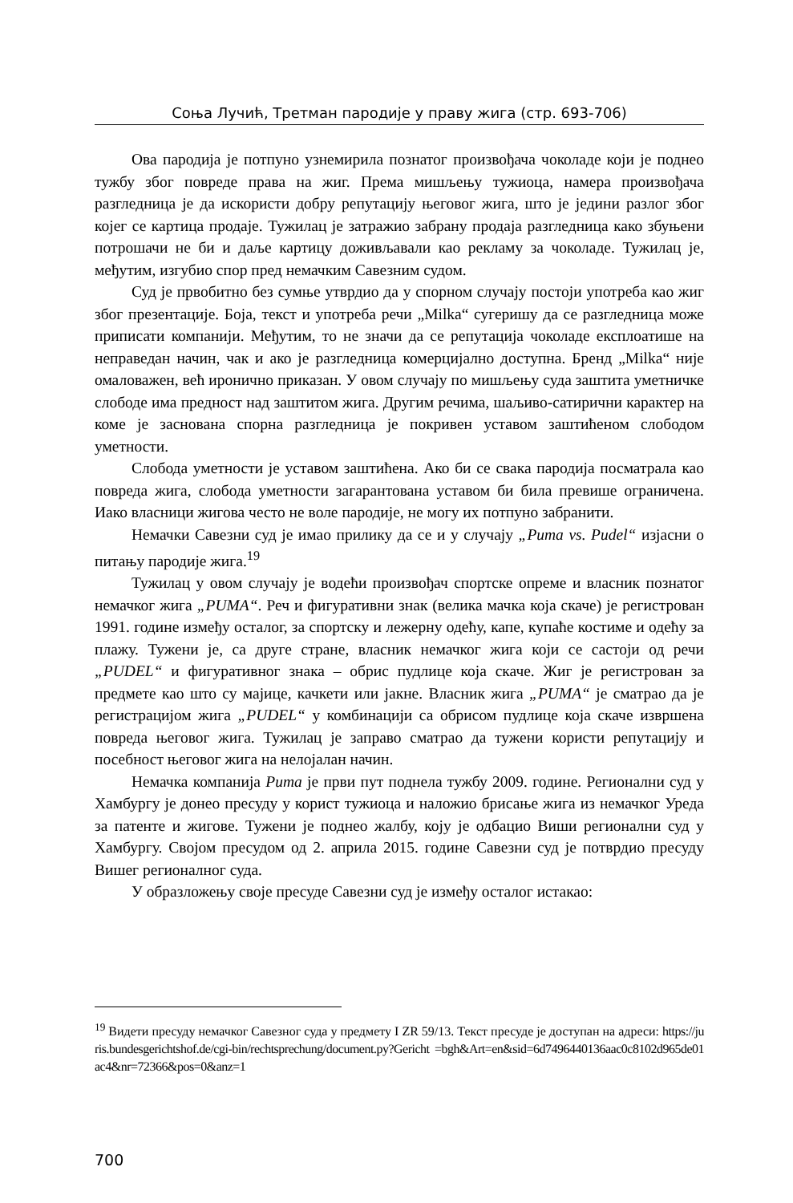Соња Лучић, Третман пародије у праву жига (стр. 693-706)
Ова пародија је потпуно узнемирила познатог произвођача чоколаде који је поднео тужбу због повреде права на жиг. Према мишљењу тужиоца, намера произвођача разгледница је да искористи добру репутацију његовог жига, што је једини разлог због којег се картица продаје. Тужилац је затражио забрану продаја разгледница како збуњени потрошачи не би и даље картицу доживљавали као рекламу за чоколаде. Тужилац је, међутим, изгубио спор пред немачким Савезним судом.
Суд је првобитно без сумње утврдио да у спорном случају постоји употреба као жиг због презентације. Боја, текст и употреба речи „Milka“ сугеришу да се разгледница може приписати компанији. Међутим, то не значи да се репутација чоколаде експлоатише на неправедан начин, чак и ако је разгледница комерцијално доступна. Бренд „Milka“ није омаловажен, већ иронично приказан. У овом случају по мишљењу суда заштита уметничке слободе има предност над заштитом жига. Другим речима, шаљиво-сатирични карактер на коме је заснована спорна разгледница је покривен уставом заштићеном слободом уметности.
Слобода уметности је уставом заштићена. Ако би се свака пародија посматрала као повреда жига, слобода уметности загарантована уставом би била превише ограничена. Иако власници жигова често не воле пародије, не могу их потпуно забранити.
Немачки Савезни суд је имао прилику да се и у случају „Puma vs. Pudel“ изјасни о питању пародије жига.<sup>19</sup>
Тужилац у овом случају је водећи произвођач спортске опреме и власник познатог немачког жига „PUMA“. Реч и фигуративни знак (велика мачка која скаче) је регистрован 1991. године између осталог, за спортску и лежерну одећу, капе, купаће костиме и одећу за плажу. Тужени је, са друге стране, власник немачког жига који се састоји од речи „PUDEL“ и фигуративног знака – обрис пудлице која скаче. Жиг је регистрован за предмете као што су мајице, качкети или јакне. Власник жига „PUMA“ је сматрао да је регистрацијом жига „PUDEL“ у комбинацији са обрисом пудлице која скаче извршена повреда његовог жига. Тужилац је заправо сматрао да тужени користи репутацију и посебност његовог жига на нелојалан начин.
Немачка компанија Puma је први пут поднела тужбу 2009. године. Регионални суд у Хамбургу је донео пресуду у корист тужиоца и наложио брисање жига из немачког Уреда за патенте и жигове. Тужени је поднео жалбу, коју је одбацио Виши регионални суд у Хамбургу. Својом пресудом од 2. априла 2015. године Савезни суд је потврдио пресуду Вишег регионалног суда.
У образложењу своје пресуде Савезни суд је између осталог истакао:
<sup>19</sup> Видети пресуду немачког Савезног суда у предмету I ZR 59/13. Текст пресуде је доступан на адреси: https://juris.bundesgerichtshof.de/cgi-bin/rechtsprechung/document.py?Gericht =bgh&Art=en&sid=6d7496440136aac0c8102d965de01ac4&nr=72366&pos=0&anz=1
700